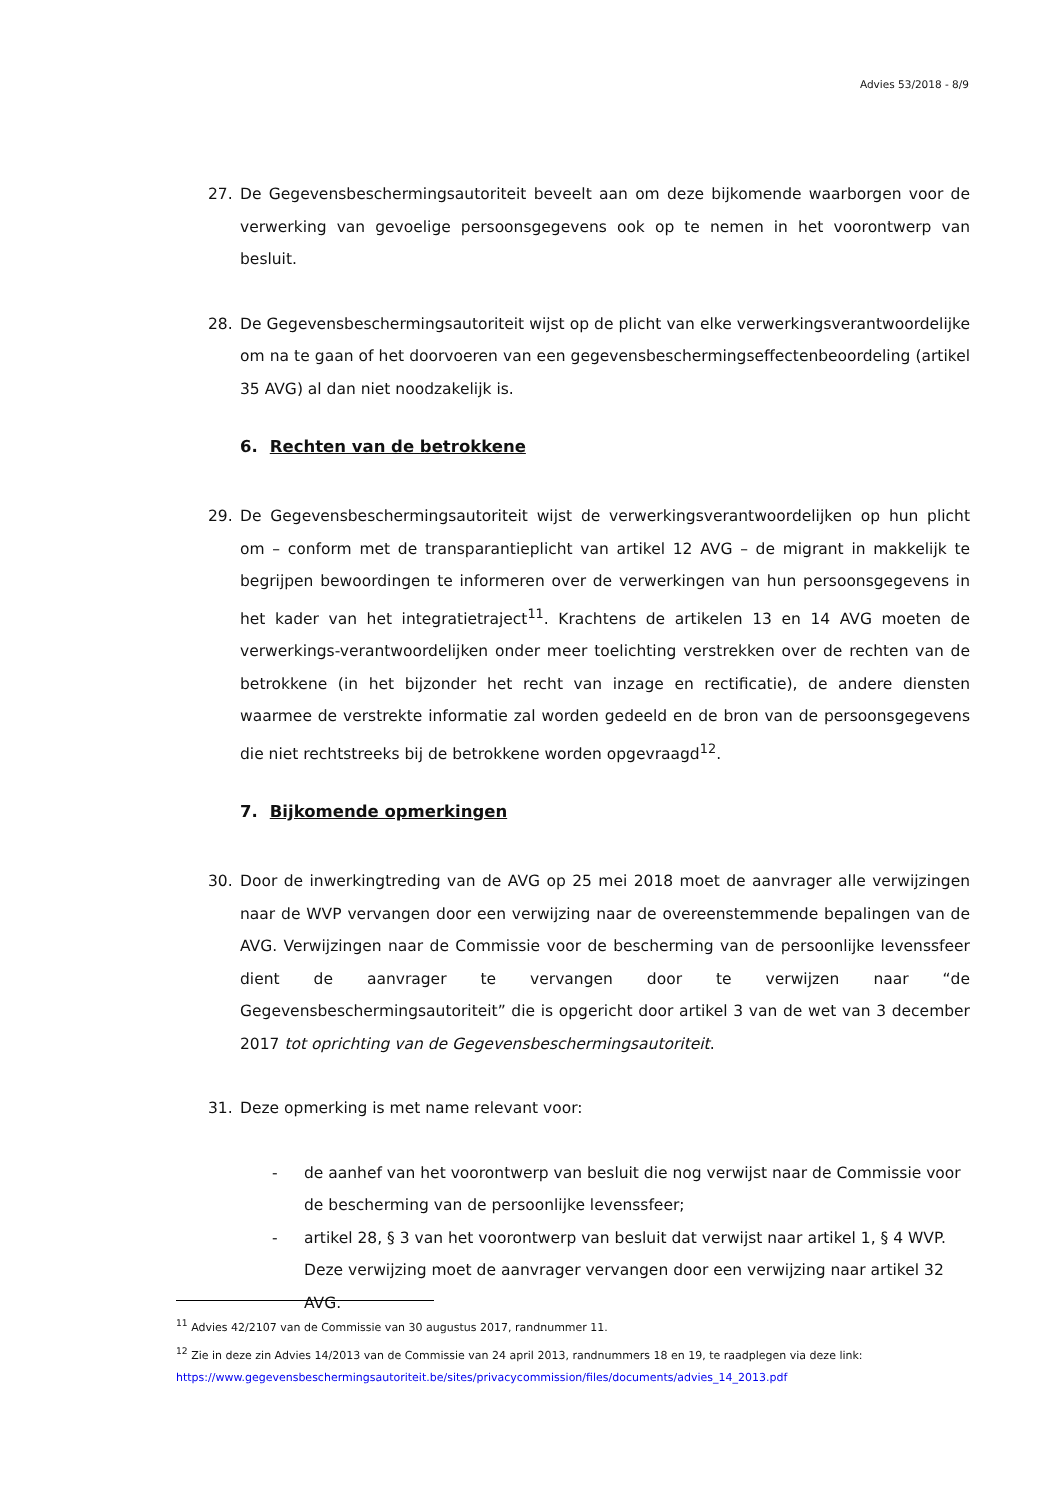Advies 53/2018 - 8/9
27. De Gegevensbeschermingsautoriteit beveelt aan om deze bijkomende waarborgen voor de verwerking van gevoelige persoonsgegevens ook op te nemen in het voorontwerp van besluit.
28. De Gegevensbeschermingsautoriteit wijst op de plicht van elke verwerkingsverantwoordelijke om na te gaan of het doorvoeren van een gegevensbeschermingseffectenbeoordeling (artikel 35 AVG) al dan niet noodzakelijk is.
6. Rechten van de betrokkene
29. De Gegevensbeschermingsautoriteit wijst de verwerkingsverantwoordelijken op hun plicht om – conform met de transparantieplicht van artikel 12 AVG – de migrant in makkelijk te begrijpen bewoordingen te informeren over de verwerkingen van hun persoonsgegevens in het kader van het integratietraject<sup>11</sup>. Krachtens de artikelen 13 en 14 AVG moeten de verwerkings-verantwoordelijken onder meer toelichting verstrekken over de rechten van de betrokkene (in het bijzonder het recht van inzage en rectificatie), de andere diensten waarmee de verstrekte informatie zal worden gedeeld en de bron van de persoonsgegevens die niet rechtstreeks bij de betrokkene worden opgevraagd<sup>12</sup>.
7. Bijkomende opmerkingen
30. Door de inwerkingtreding van de AVG op 25 mei 2018 moet de aanvrager alle verwijzingen naar de WVP vervangen door een verwijzing naar de overeenstemmende bepalingen van de AVG. Verwijzingen naar de Commissie voor de bescherming van de persoonlijke levenssfeer dient de aanvrager te vervangen door te verwijzen naar “de Gegevensbeschermingsautoriteit” die is opgericht door artikel 3 van de wet van 3 december 2017 tot oprichting van de Gegevensbeschermingsautoriteit.
31. Deze opmerking is met name relevant voor:
- de aanhef van het voorontwerp van besluit die nog verwijst naar de Commissie voor de bescherming van de persoonlijke levenssfeer;
- artikel 28, § 3 van het voorontwerp van besluit dat verwijst naar artikel 1, § 4 WVP. Deze verwijzing moet de aanvrager vervangen door een verwijzing naar artikel 32 AVG.
<sup>11</sup> Advies 42/2107 van de Commissie van 30 augustus 2017, randnummer 11.
<sup>12</sup> Zie in deze zin Advies 14/2013 van de Commissie van 24 april 2013, randnummers 18 en 19, te raadplegen via deze link: https://www.gegevensbeschermingsautoriteit.be/sites/privacycommission/files/documents/advies_14_2013.pdf